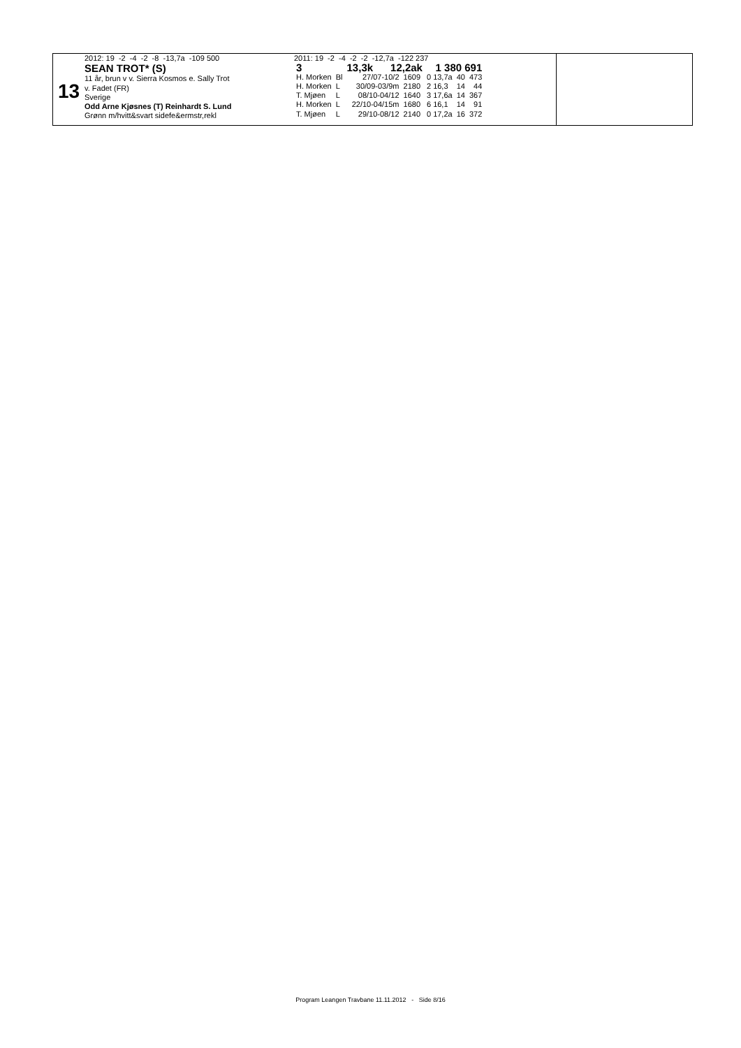13
2012: 19 -2 -4 -2 -8 -13,7a -109 500
SEAN TROT* (S)
11 år, brun v v. Sierra Kosmos e. Sally Trot
v. Fadet (FR)
Sverige
Odd Arne Kjøsnes (T) Reinhardt S. Lund
Grønn m/hvitt&svart sidefe&ermstr,rekl
2011: 19 -2 -4 -2 -2 -12,7a -122 237
| 3 | | 13,3k 12,2ak | | 1 380 691 | | |
| H. Morken | Bl | 27/07-10/2 | 1609 | 0 13,7a | 40 | 473 |
| H. Morken | L | 30/09-03/9m | 2180 | 2 16,3 | 14 | 44 |
| T. Mjøen | L | 08/10-04/12 | 1640 | 3 17,6a | 14 | 367 |
| H. Morken | L | 22/10-04/15m | 1680 | 6 16,1 | 14 | 91 |
| T. Mjøen | L | 29/10-08/12 | 2140 | 0 17,2a | 16 | 372 |
Program Leangen Travbane 11.11.2012 - Side 8/16